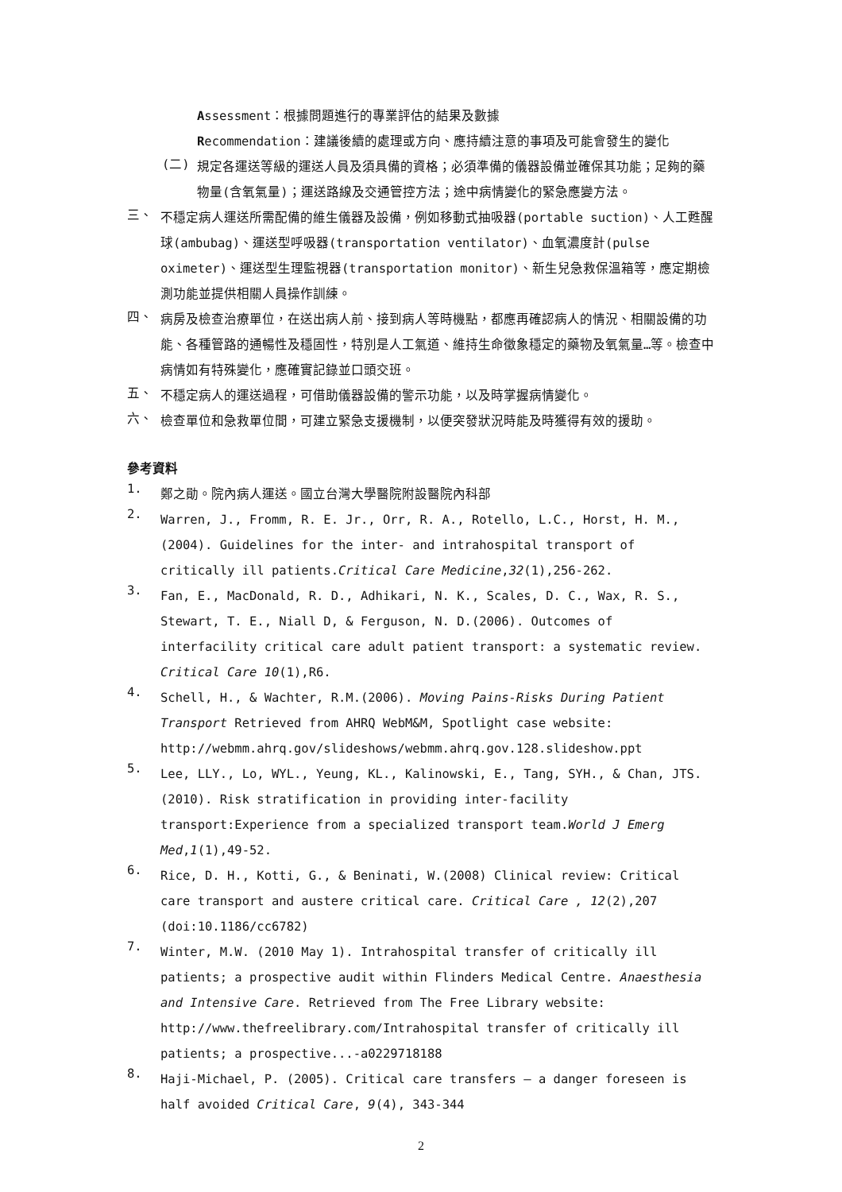Assessment：根據問題進行的專業評估的結果及數據
Recommendation：建議後續的處理或方向、應持續注意的事項及可能會發生的變化
(二)
規定各運送等級的運送人員及須具備的資格；必須準備的儀器設備並確保其功能；足夠的藥物量(含氧氣量)；運送路線及交通管控方法；途中病情變化的緊急應變方法。
三、
不穩定病人運送所需配備的維生儀器及設備，例如移動式抽吸器(portable suction)、人工甦醒球(ambubag)、運送型呼吸器(transportation ventilator)、血氧濃度計(pulse oximeter)、運送型生理監視器(transportation monitor)、新生兒急救保溫箱等，應定期檢測功能並提供相關人員操作訓練。
四、
病房及檢查治療單位，在送出病人前、接到病人等時機點，都應再確認病人的情況、相關設備的功能、各種管路的通暢性及穩固性，特別是人工氣道、維持生命徵象穩定的藥物及氧氣量…等。檢查中病情如有特殊變化，應確實記錄並口頭交班。
五、
不穩定病人的運送過程，可借助儀器設備的警示功能，以及時掌握病情變化。
六、
檢查單位和急救單位間，可建立緊急支援機制，以便突發狀況時能及時獲得有效的援助。
參考資料
1.
鄭之勛。院內病人運送。國立台灣大學醫院附設醫院內科部
2.
Warren, J., Fromm, R. E. Jr., Orr, R. A., Rotello, L.C., Horst, H. M., (2004). Guidelines for the inter- and intrahospital transport of critically ill patients.Critical Care Medicine,32(1),256-262.
3.
Fan, E., MacDonald, R. D., Adhikari, N. K., Scales, D. C., Wax, R. S., Stewart, T. E., Niall D, & Ferguson, N. D.(2006). Outcomes of interfacility critical care adult patient transport: a systematic review. Critical Care 10(1),R6.
4.
Schell, H., & Wachter, R.M.(2006). Moving Pains-Risks During Patient Transport Retrieved from AHRQ WebM&M, Spotlight case website: http://webmm.ahrq.gov/slideshows/webmm.ahrq.gov.128.slideshow.ppt
5.
Lee, LLY., Lo, WYL., Yeung, KL., Kalinowski, E., Tang, SYH., & Chan, JTS.(2010). Risk stratification in providing inter-facility transport:Experience from a specialized transport team.World J Emerg Med,1(1),49-52.
6.
Rice, D. H., Kotti, G., & Beninati, W.(2008) Clinical review: Critical care transport and austere critical care. Critical Care , 12(2),207 (doi:10.1186/cc6782)
7.
Winter, M.W. (2010 May 1). Intrahospital transfer of critically ill patients; a prospective audit within Flinders Medical Centre. Anaesthesia and Intensive Care. Retrieved from The Free Library website: http://www.thefreelibrary.com/Intrahospital transfer of critically ill patients; a prospective...-a0229718188
8.
Haji-Michael, P. (2005). Critical care transfers – a danger foreseen is half avoided Critical Care, 9(4), 343-344
2